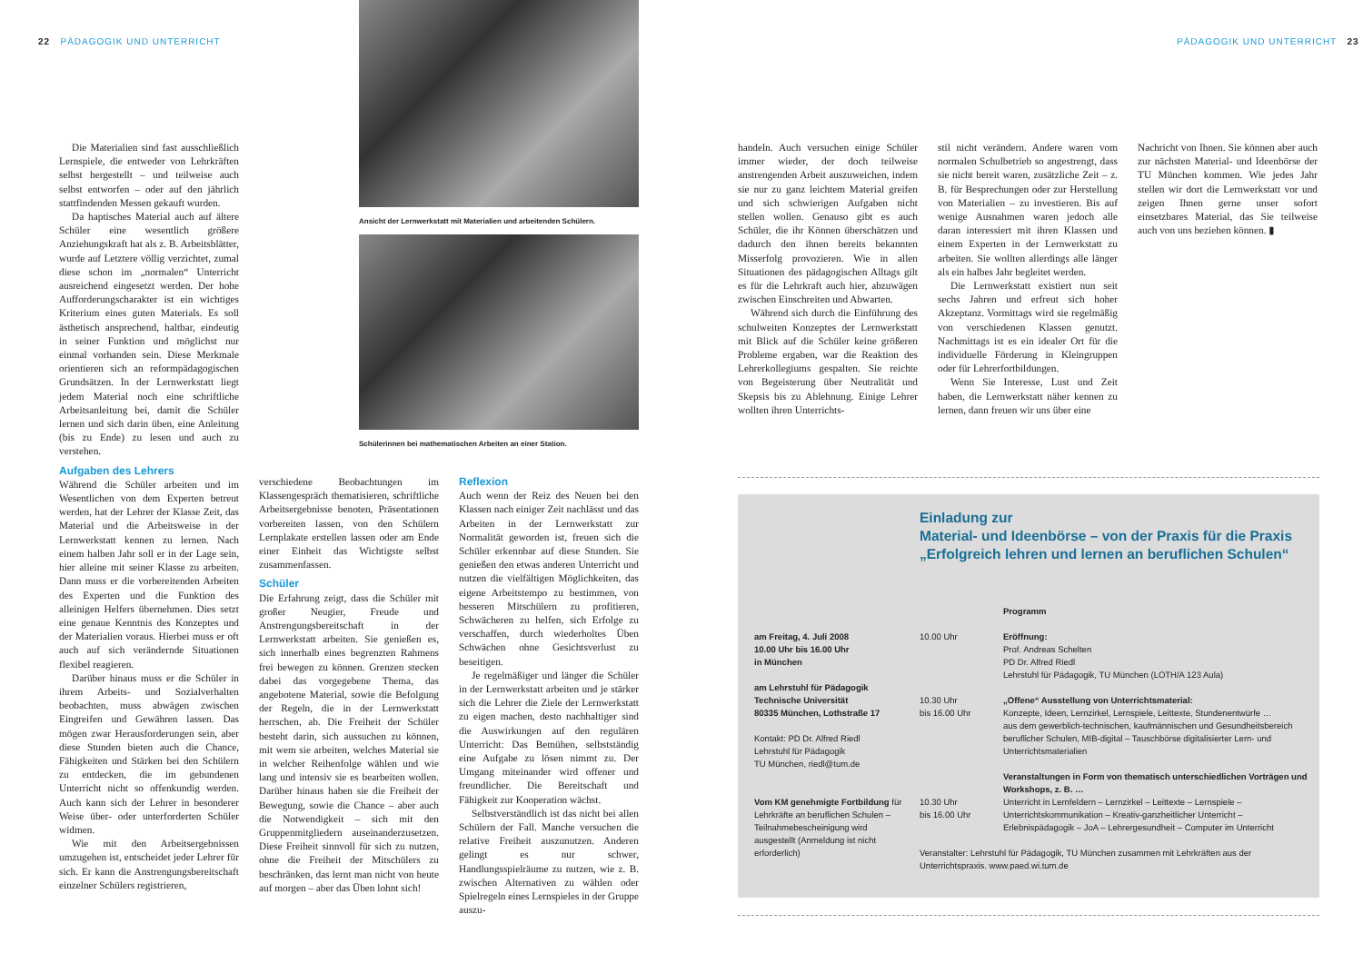22 PÄDAGOGIK UND UNTERRICHT PÄDAGOGIK UND UNTERRICHT 23
Die Materialien sind fast ausschließlich Lernspiele, die entweder von Lehrkräften selbst hergestellt – und teilweise auch selbst entworfen – oder auf den jährlich stattfindenden Messen gekauft wurden.
Da haptisches Material auch auf ältere Schüler eine wesentlich größere Anziehungskraft hat als z. B. Arbeitsblätter, wurde auf Letztere völlig verzichtet, zumal diese schon im „normalen“ Unterricht ausreichend eingesetzt werden. Der hohe Aufforderungscharakter ist ein wichtiges Kriterium eines guten Materials. Es soll ästhetisch ansprechend, haltbar, eindeutig in seiner Funktion und möglichst nur einmal vorhanden sein. Diese Merkmale orientieren sich an reformpädagogischen Grundsätzen. In der Lernwerkstatt liegt jedem Material noch eine schriftliche Arbeitsanleitung bei, damit die Schüler lernen und sich darin üben, eine Anleitung (bis zu Ende) zu lesen und auch zu verstehen.
Aufgaben des Lehrers
Während die Schüler arbeiten und im Wesentlichen von dem Experten betreut werden, hat der Lehrer der Klasse Zeit, das Material und die Arbeitsweise in der Lernwerkstatt kennen zu lernen. Nach einem halben Jahr soll er in der Lage sein, hier alleine mit seiner Klasse zu arbeiten. Dann muss er die vorbereitenden Arbeiten des Experten und die Funktion des alleinigen Helfers übernehmen. Dies setzt eine genaue Kenntnis des Konzeptes und der Materialien voraus. Hierbei muss er oft auch auf sich verändernde Situationen flexibel reagieren.
Darüber hinaus muss er die Schüler in ihrem Arbeits- und Sozialverhalten beobachten, muss abwägen zwischen Eingreifen und Gewähren lassen. Das mögen zwar Herausforderungen sein, aber diese Stunden bieten auch die Chance, Fähigkeiten und Stärken bei den Schülern zu entdecken, die im gebundenen Unterricht nicht so offenkundig werden. Auch kann sich der Lehrer in besonderer Weise über- oder unterforderten Schüler widmen.
Wie mit den Arbeitsergebnissen umzugehen ist, entscheidet jeder Lehrer für sich. Er kann die Anstrengungsbereitschaft einzelner Schülers registrieren,
Ansicht der Lernwerkstatt mit Materialien und arbeitenden Schülern.
Schülerinnen bei mathematischen Arbeiten an einer Station.
verschiedene Beobachtungen im Klassengespräch thematisieren, schriftliche Arbeitsergebnisse benoten, Präsentationen vorbereiten lassen, von den Schülern Lernplakate erstellen lassen oder am Ende einer Einheit das Wichtigste selbst zusammenfassen.
Schüler
Die Erfahrung zeigt, dass die Schüler mit großer Neugier, Freude und Anstrengungsbereitschaft in der Lernwerkstatt arbeiten. Sie genießen es, sich innerhalb eines begrenzten Rahmens frei bewegen zu können. Grenzen stecken dabei das vorgegebene Thema, das angebotene Material, sowie die Befolgung der Regeln, die in der Lernwerkstatt herrschen, ab. Die Freiheit der Schüler besteht darin, sich aussuchen zu können, mit wem sie arbeiten, welches Material sie in welcher Reihenfolge wählen und wie lang und intensiv sie es bearbeiten wollen. Darüber hinaus haben sie die Freiheit der Bewegung, sowie die Chance – aber auch die Notwendigkeit – sich mit den Gruppenmitgliedern auseinanderzusetzen. Diese Freiheit sinnvoll für sich zu nutzen, ohne die Freiheit der Mitschülers zu beschränken, das lernt man nicht von heute auf morgen – aber das Üben lohnt sich!
Reflexion
Auch wenn der Reiz des Neuen bei den Klassen nach einiger Zeit nachlässt und das Arbeiten in der Lernwerkstatt zur Normalität geworden ist, freuen sich die Schüler erkennbar auf diese Stunden. Sie genießen den etwas anderen Unterricht und nutzen die vielfältigen Möglichkeiten, das eigene Arbeitstempo zu bestimmen, von besseren Mitschülern zu profitieren, Schwächeren zu helfen, sich Erfolge zu verschaffen, durch wiederholtes Üben Schwächen ohne Gesichtsverlust zu beseitigen.
Je regelmäßiger und länger die Schüler in der Lernwerkstatt arbeiten und je stärker sich die Lehrer die Ziele der Lernwerkstatt zu eigen machen, desto nachhaltiger sind die Auswirkungen auf den regulären Unterricht: Das Bemühen, selbstständig eine Aufgabe zu lösen nimmt zu. Der Umgang miteinander wird offener und freundlicher. Die Bereitschaft und Fähigkeit zur Kooperation wächst.
Selbstverständlich ist das nicht bei allen Schülern der Fall. Manche versuchen die relative Freiheit auszunutzen. Anderen gelingt es nur schwer, Handlungsspielräume zu nutzen, wie z. B. zwischen Alternativen zu wählen oder Spielregeln eines Lernspieles in der Gruppe auszu-
handeln. Auch versuchen einige Schüler immer wieder, der doch teilweise anstrengenden Arbeit auszuweichen, indem sie nur zu ganz leichtem Material greifen und sich schwierigen Aufgaben nicht stellen wollen. Genauso gibt es auch Schüler, die ihr Können überschätzen und dadurch den ihnen bereits bekannten Misserfolg provozieren. Wie in allen Situationen des pädagogischen Alltags gilt es für die Lehrkraft auch hier, abzuwägen zwischen Einschreiten und Abwarten.
Während sich durch die Einführung des schulweiten Konzeptes der Lernwerkstatt mit Blick auf die Schüler keine größeren Probleme ergaben, war die Reaktion des Lehrerkollegiums gespalten. Sie reichte von Begeisterung über Neutralität und Skepsis bis zu Ablehnung. Einige Lehrer wollten ihren Unterrichts-
stil nicht verändern. Andere waren vom normalen Schulbetrieb so angestrengt, dass sie nicht bereit waren, zusätzliche Zeit – z. B. für Besprechungen oder zur Herstellung von Materialien – zu investieren. Bis auf wenige Ausnahmen waren jedoch alle daran interessiert mit ihren Klassen und einem Experten in der Lernwerkstatt zu arbeiten. Sie wollten allerdings alle länger als ein halbes Jahr begleitet werden.
Die Lernwerkstatt existiert nun seit sechs Jahren und erfreut sich hoher Akzeptanz. Vormittags wird sie regelmäßig von verschiedenen Klassen genutzt. Nachmittags ist es ein idealer Ort für die individuelle Förderung in Kleingruppen oder für Lehrerfortbildungen.
Wenn Sie Interesse, Lust und Zeit haben, die Lernwerkstatt näher kennen zu lernen, dann freuen wir uns über eine
Nachricht von Ihnen. Sie können aber auch zur nächsten Material- und Ideenbörse der TU München kommen. Wie jedes Jahr stellen wir dort die Lernwerkstatt vor und zeigen Ihnen gerne unser sofort einsetzbares Material, das Sie teilweise auch von uns beziehen können. ▮
Einladung zur
Material- und Ideenbörse – von der Praxis für die Praxis
„Erfolgreich lehren und lernen an beruflichen Schulen“
am Freitag, 4. Juli 2008
10.00 Uhr bis 16.00 Uhr
in München
am Lehrstuhl für Pädagogik
Technische Universität
80335 München, Lothstraße 17
Kontakt: PD Dr. Alfred Riedl
Lehrstuhl für Pädagogik
TU München, riedl@tum.de
Vom KM genehmigte Fortbildung für Lehrkräfte an beruflichen Schulen – Teilnahmebescheinigung wird ausgestellt (Anmeldung ist nicht erforderlich)
Programm
10.00 Uhr Eröffnung:
Prof. Andreas Schelten
PD Dr. Alfred Riedl
Lehrstuhl für Pädagogik, TU München (LOTH/A 123 Aula)
10.30 Uhr
bis 16.00 Uhr
„Offene“ Ausstellung von Unterrichtsmaterial:
Konzepte, Ideen, Lernzirkel, Lernspiele, Leittexte, Stundenentwürfe …
aus dem gewerblich-technischen, kaufmännischen und Gesundheitsbereich beruflicher Schulen, MIB-digital – Tauschbörse digitalisierter Lern- und Unterrichtsmaterialien
Veranstaltungen in Form von thematisch unterschiedlichen Vorträgen und Workshops, z. B. …
10.30 Uhr
bis 16.00 Uhr
Unterricht in Lernfeldern – Lernzirkel – Leittexte – Lernspiele – Unterrichtskommunikation – Kreativ-ganzheitlicher Unterricht – Erlebnispädagogik – JoA – Lehrergesundheit – Computer im Unterricht
Veranstalter: Lehrstuhl für Pädagogik, TU München zusammen mit Lehrkräften aus der Unterrichtspraxis. www.paed.wi.tum.de